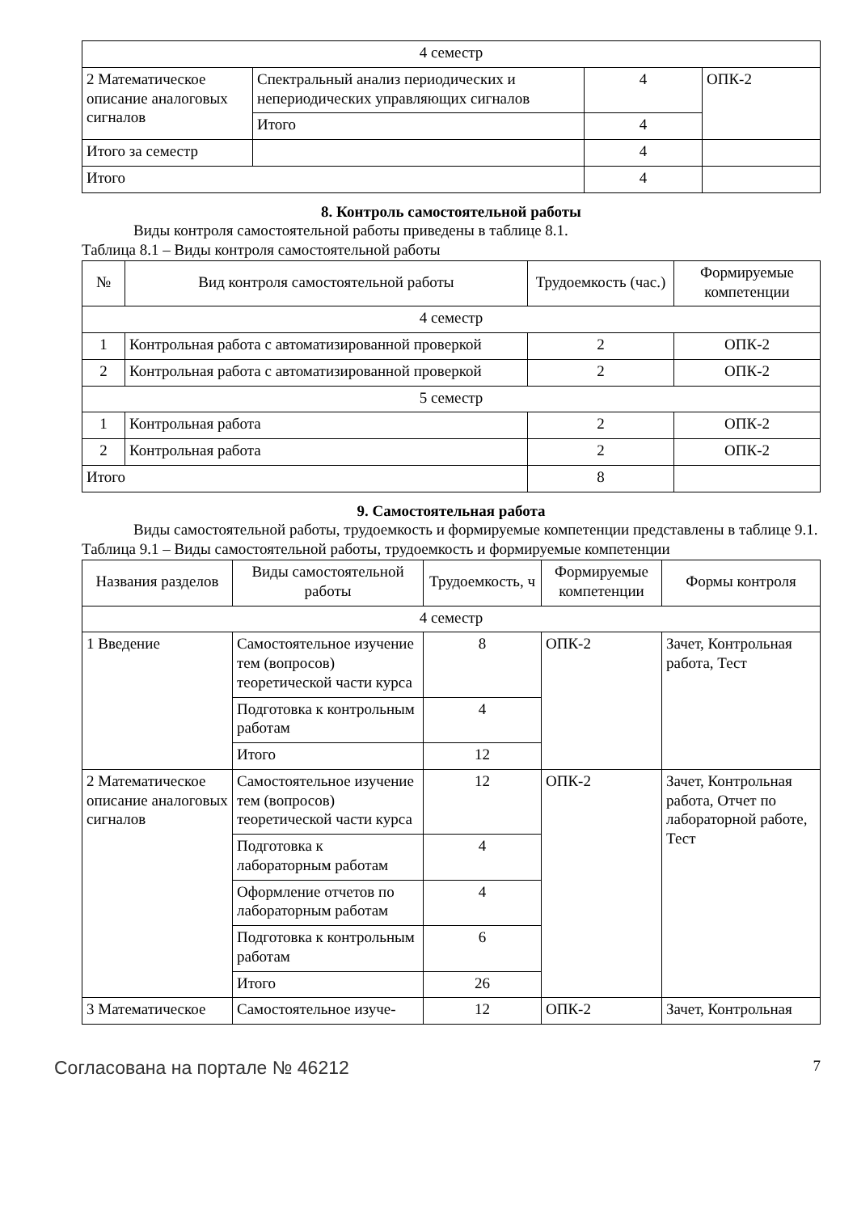| 4 семестр | | | |
| 2 Математическое описание аналоговых сигналов | Спектральный анализ периодических и непериодических управляющих сигналов | 4 | ОПК-2 |
| | Итого | 4 | |
| Итого за семестр | | 4 | |
| Итого | | 4 | |
8. Контроль самостоятельной работы
Виды контроля самостоятельной работы приведены в таблице 8.1.
Таблица 8.1 – Виды контроля самостоятельной работы
| № | Вид контроля самостоятельной работы | Трудоемкость (час.) | Формируемые компетенции |
| --- | --- | --- | --- |
| 4 семестр | | | |
| 1 | Контрольная работа с автоматизированной проверкой | 2 | ОПК-2 |
| 2 | Контрольная работа с автоматизированной проверкой | 2 | ОПК-2 |
| 5 семестр | | | |
| 1 | Контрольная работа | 2 | ОПК-2 |
| 2 | Контрольная работа | 2 | ОПК-2 |
| Итого | | 8 | |
9. Самостоятельная работа
Виды самостоятельной работы, трудоемкость и формируемые компетенции представлены в таблице 9.1.
Таблица 9.1 – Виды самостоятельной работы, трудоемкость и формируемые компетенции
| Названия разделов | Виды самостоятельной работы | Трудоемкость, ч | Формируемые компетенции | Формы контроля |
| --- | --- | --- | --- | --- |
| 4 семестр | | | | |
| 1 Введение | Самостоятельное изучение тем (вопросов) теоретической части курса | 8 | ОПК-2 | Зачет, Контрольная работа, Тест |
| | Подготовка к контрольным работам | 4 | | |
| | Итого | 12 | | |
| 2 Математическое описание аналоговых сигналов | Самостоятельное изучение тем (вопросов) теоретической части курса | 12 | ОПК-2 | Зачет, Контрольная работа, Отчет по лабораторной работе, Тест |
| | Подготовка к лабораторным работам | 4 | | |
| | Оформление отчетов по лабораторным работам | 4 | | |
| | Подготовка к контрольным работам | 6 | | |
| | Итого | 26 | | |
| 3 Математическое | Самостоятельное изуче- | 12 | ОПК-2 | Зачет, Контрольная |
Согласована на портале № 46212 7